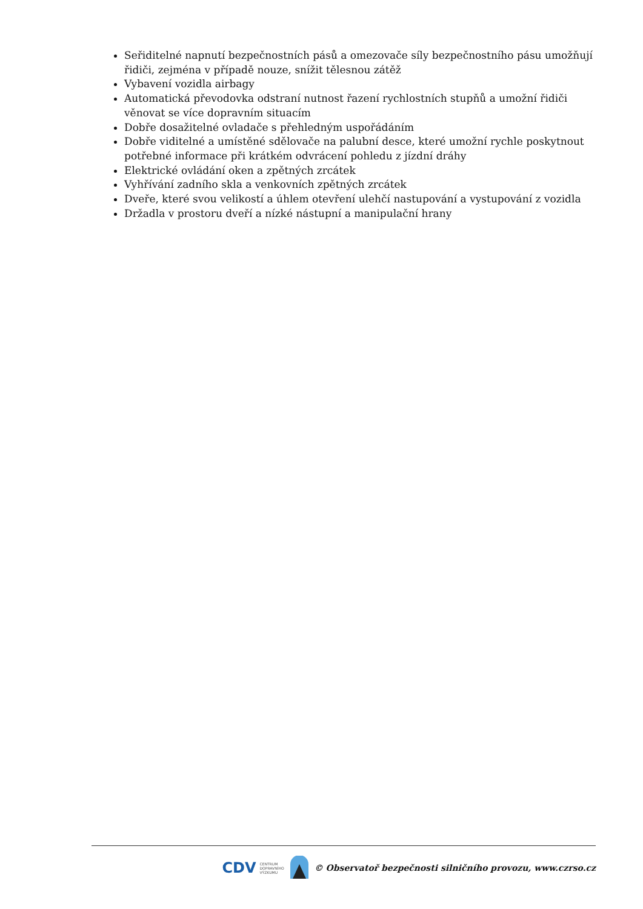Seřiditelné napnutí bezpečnostních pásů a omezovače síly bezpečnostního pásu umožňují řidiči, zejména v případě nouze, snížit tělesnou zátěž
Vybavení vozidla airbagy
Automatická převodovka odstraní nutnost řazení rychlostních stupňů a umožní řidiči věnovat se více dopravním situacím
Dobře dosažitelné ovladače s přehledným uspořádáním
Dobře viditelné a umístěné sdělovače na palubní desce, které umožní rychle poskytnout potřebné informace při krátkém odvrácení pohledu z jízdní dráhy
Elektrické ovládání oken a zpětných zrcátek
Vyhřívání zadního skla a venkovních zpětných zrcátek
Dveře, které svou velikostí a úhlem otevření ulehčí nastupování a vystupování z vozidla
Držadla v prostoru dveří a nízké nástupní a manipulační hrany
CDV CENTRUM
DOPRAVNÍHO
VÝZKUMU © Observatoř bezpečnosti silničního provozu, www.czrso.cz